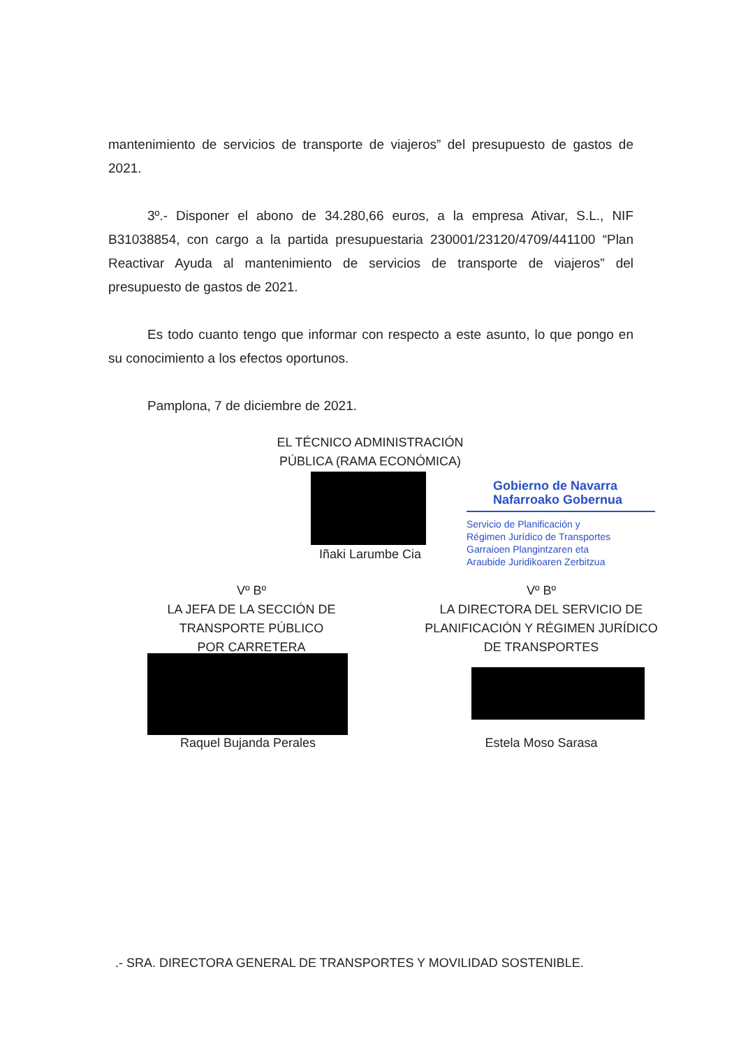mantenimiento de servicios de transporte de viajeros” del presupuesto de gastos de 2021.
3º.- Disponer el abono de 34.280,66 euros, a la empresa Ativar, S.L., NIF B31038854, con cargo a la partida presupuestaria 230001/23120/4709/441100 “Plan Reactivar Ayuda al mantenimiento de servicios de transporte de viajeros” del presupuesto de gastos de 2021.
Es todo cuanto tengo que informar con respecto a este asunto, lo que pongo en su conocimiento a los efectos oportunos.
Pamplona, 7 de diciembre de 2021.
EL TÉCNICO ADMINISTRACIÓN
PÚBLICA (RAMA ECONÓMICA)
Iñaki Larumbe Cia
Gobierno de Navarra
Nafarroako Gobernua
Servicio de Planificación y
Régimen Jurídico de Transportes
Garraioen Plangintzaren eta
Araubide Juridikoaren Zerbitzua
Vº Bº
LA JEFA DE LA SECCIÓN DE
TRANSPORTE PÚBLICO
POR CARRETERA
Raquel Bujanda Perales
Vº Bº
LA DIRECTORA DEL SERVICIO DE
PLANIFICACIÓN Y RÉGIMEN JURÍDICO
DE TRANSPORTES
Estela Moso Sarasa
.- SRA. DIRECTORA GENERAL DE TRANSPORTES Y MOVILIDAD SOSTENIBLE.